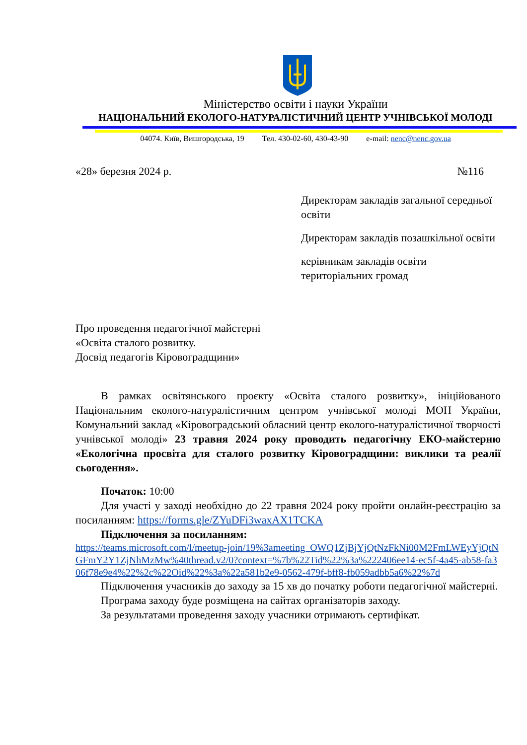Міністерство освіти і науки України
НАЦІОНАЛЬНИЙ ЕКОЛОГО-НАТУРАЛІСТИЧНИЙ ЦЕНТР УЧНІВСЬКОЇ МОЛОДІ
04074. Київ, Вишгородська, 19 Тел. 430-02-60, 430-43-90 e-mail: nenc@nenc.gov.ua
«28» березня 2024 р. №116
Директорам закладів загальної середньої освіти
Директорам закладів позашкільної освіти
керівникам закладів освіти територіальних громад
Про проведення педагогічної майстерні
«Освіта сталого розвитку.
Досвід педагогів Кіровоградщини»
В рамках освітянського проєкту «Освіта сталого розвитку», ініційованого Національним еколого-натуралістичним центром учнівської молоді МОН України, Комунальний заклад «Кіровоградський обласний центр еколого-натуралістичної творчості учнівської молоді» 23 травня 2024 року проводить педагогічну ЕКО-майстерню «Екологічна просвіта для сталого розвитку Кіровоградщини: виклики та реалії сьогодення».
Початок: 10:00
Для участі у заході необхідно до 22 травня 2024 року пройти онлайн-реєстрацію за посиланням: https://forms.gle/ZYuDFi3waxAX1TCKA
Підключення за посиланням:
https://teams.microsoft.com/l/meetup-join/19%3ameeting_OWQ1ZjBjYjQtNzFkNi00M2FmLWEyYjQtNGFmY2Y1ZjNhMzMw%40thread.v2/0?context=%7b%22Tid%22%3a%222406ee14-ec5f-4a45-ab58-fa306f78e9e4%22%2c%22Oid%22%3a%22a581b2e9-0562-479f-bff8-fb059adbb5a6%22%7d
Підключення учасників до заходу за 15 хв до початку роботи педагогічної майстерні.
Програма заходу буде розміщена на сайтах організаторів заходу.
За результатами проведення заходу учасники отримають сертифікат.